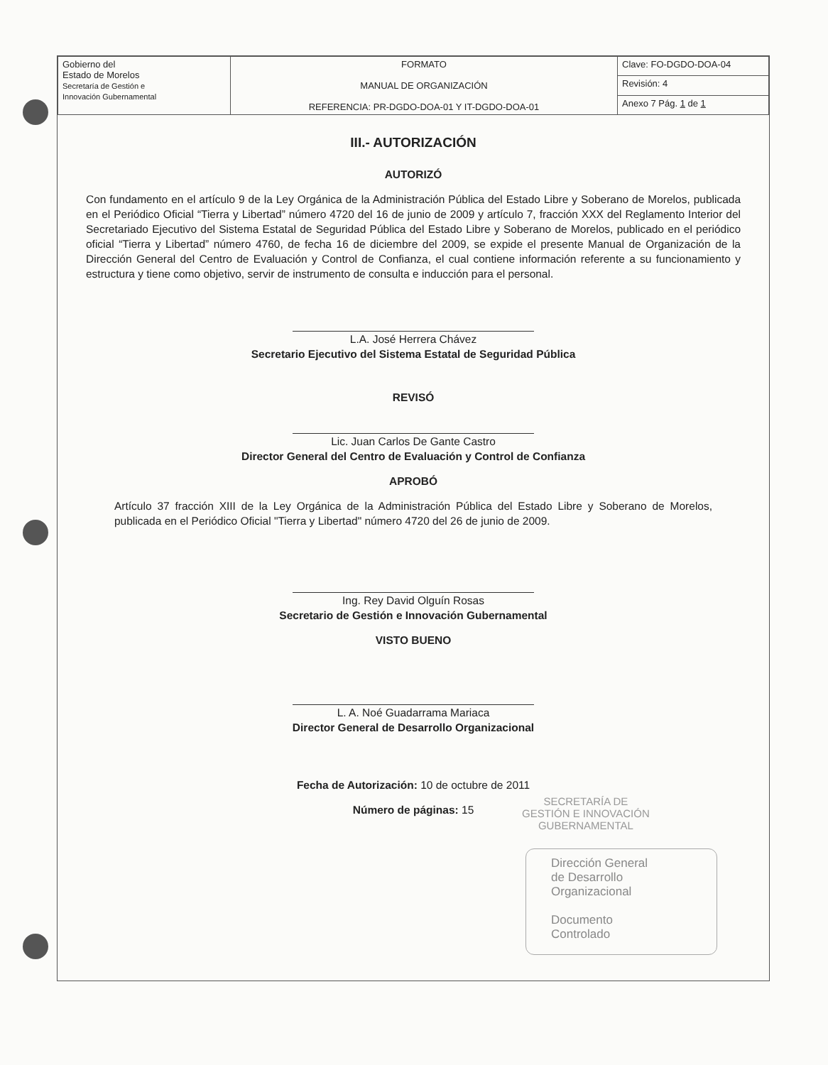| Gobierno del Estado de Morelos Secretaría de Gestión e Innovación Gubernamental | FORMATO MANUAL DE ORGANIZACIÓN REFERENCIA: PR-DGDO-DOA-01 Y IT-DGDO-DOA-01 | Clave: FO-DGDO-DOA-04 |
| | | Revisión: 4 |
| | | Anexo 7 Pág. 1 de 1 |
III.- AUTORIZACIÓN
AUTORIZÓ
Con fundamento en el artículo 9 de la Ley Orgánica de la Administración Pública del Estado Libre y Soberano de Morelos, publicada en el Periódico Oficial “Tierra y Libertad” número 4720 del 16 de junio de 2009 y artículo 7, fracción XXX del Reglamento Interior del Secretariado Ejecutivo del Sistema Estatal de Seguridad Pública del Estado Libre y Soberano de Morelos, publicado en el periódico oficial “Tierra y Libertad” número 4760, de fecha 16 de diciembre del 2009, se expide el presente Manual de Organización de la Dirección General del Centro de Evaluación y Control de Confianza, el cual contiene información referente a su funcionamiento y estructura y tiene como objetivo, servir de instrumento de consulta e inducción para el personal.
L.A. José Herrera Chávez
Secretario Ejecutivo del Sistema Estatal de Seguridad Pública
REVISÓ
Lic. Juan Carlos De Gante Castro
Director General del Centro de Evaluación y Control de Confianza
APROBÓ
Artículo 37 fracción XIII de la Ley Orgánica de la Administración Pública del Estado Libre y Soberano de Morelos, publicada en el Periódico Oficial "Tierra y Libertad" número 4720 del 26 de junio de 2009.
Ing. Rey David Olguín Rosas
Secretario de Gestión e Innovación Gubernamental
VISTO BUENO
L. A. Noé Guadarrama Mariaca
Director General de Desarrollo Organizacional
Fecha de Autorización: 10 de octubre de 2011
Número de páginas: 15
SECRETARÍA DE
GESTIÓN E INNOVACIÓN
GUBERNAMENTAL
Dirección General
de Desarrollo
Organizacional
Documento
Controlado